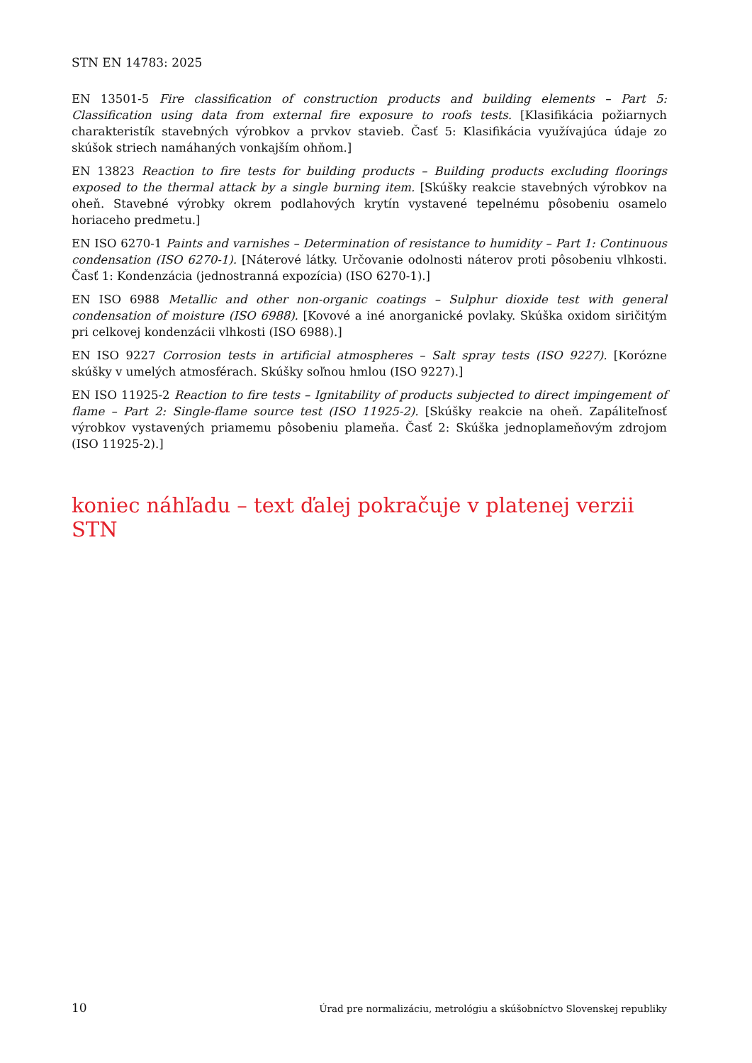STN EN 14783: 2025
EN 13501-5 Fire classification of construction products and building elements – Part 5: Classification using data from external fire exposure to roofs tests. [Klasifikácia požiarnych charakteristík stavebných výrobkov a prvkov stavieb. Časť 5: Klasifikácia využívajúca údaje zo skúšok striech namáhaných vonkajším ohňom.]
EN 13823 Reaction to fire tests for building products – Building products excluding floorings exposed to the thermal attack by a single burning item. [Skúšky reakcie stavebných výrobkov na oheň. Stavebné výrobky okrem podlahových krytín vystavené tepelnému pôsobeniu osamelo horiaceho predmetu.]
EN ISO 6270-1 Paints and varnishes – Determination of resistance to humidity – Part 1: Continuous condensation (ISO 6270-1). [Náterové látky. Určovanie odolnosti náterov proti pôsobeniu vlhkosti. Časť 1: Kondenzácia (jednostranná expozícia) (ISO 6270-1).]
EN ISO 6988 Metallic and other non-organic coatings – Sulphur dioxide test with general condensation of moisture (ISO 6988). [Kovové a iné anorganické povlaky. Skúška oxidom siričitým pri celkovej kondenzácii vlhkosti (ISO 6988).]
EN ISO 9227 Corrosion tests in artificial atmospheres – Salt spray tests (ISO 9227). [Korózne skúšky v umelých atmosférach. Skúšky soľnou hmlou (ISO 9227).]
EN ISO 11925-2 Reaction to fire tests – Ignitability of products subjected to direct impingement of flame – Part 2: Single-flame source test (ISO 11925-2). [Skúšky reakcie na oheň. Zapáliteľnosť výrobkov vystavených priamemu pôsobeniu plameňa. Časť 2: Skúška jednoplameňovým zdrojom (ISO 11925-2).]
koniec náhľadu – text ďalej pokračuje v platenej verzii STN
10 Úrad pre normalizáciu, metrológiu a skúšobníctvo Slovenskej republiky